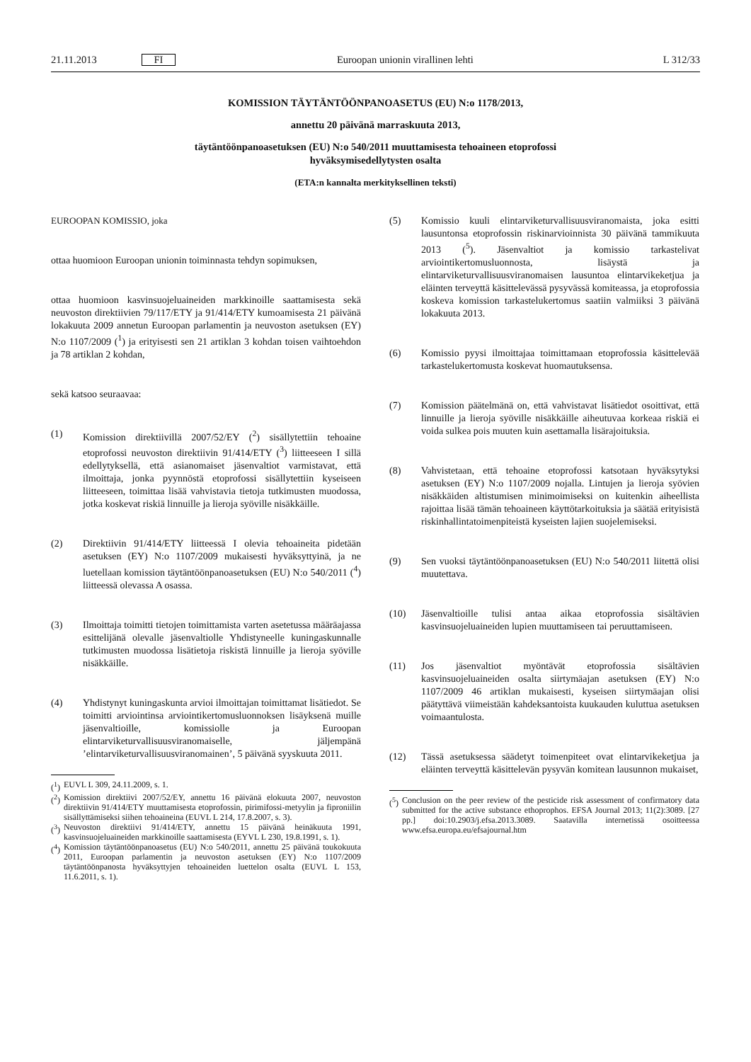21.11.2013 FI Euroopan unionin virallinen lehti L 312/33
KOMISSION TÄYTÄNTÖÖNPANOASETUS (EU) N:o 1178/2013,
annettu 20 päivänä marraskuuta 2013,
täytäntöönpanoasetuksen (EU) N:o 540/2011 muuttamisesta tehoaineen etoprofossi
hyväksymisedellytysten osalta
(ETA:n kannalta merkityksellinen teksti)
EUROOPAN KOMISSIO, joka
ottaa huomioon Euroopan unionin toiminnasta tehdyn sopimuksen,
ottaa huomioon kasvinsuojeluaineiden markkinoille saattamisesta sekä neuvoston direktiivien 79/117/ETY ja 91/414/ETY kumoamisesta 21 päivänä lokakuuta 2009 annetun Euroopan parlamentin ja neuvoston asetuksen (EY) N:o 1107/2009 (<sup>1</sup>) ja erityisesti sen 21 artiklan 3 kohdan toisen vaihtoehdon ja 78 artiklan 2 kohdan,
sekä katsoo seuraavaa:
(1) Komission direktiivillä 2007/52/EY (<sup>2</sup>) sisällytettiin tehoaine etoprofossi neuvoston direktiivin 91/414/ETY (<sup>3</sup>) liitteeseen I sillä edellytyksellä, että asianomaiset jäsenvaltiot varmistavat, että ilmoittaja, jonka pyynnöstä etoprofossi sisällytettiin kyseiseen liitteeseen, toimittaa lisää vahvistavia tietoja tutkimusten muodossa, jotka koskevat riskiä linnuille ja lieroja syöville nisäkkäille.
(2) Direktiivin 91/414/ETY liitteessä I olevia tehoaineita pidetään asetuksen (EY) N:o 1107/2009 mukaisesti hyväksyttyinä, ja ne luetellaan komission täytäntöönpanoasetuksen (EU) N:o 540/2011 (<sup>4</sup>) liitteessä olevassa A osassa.
(3) Ilmoittaja toimitti tietojen toimittamista varten asetetussa määräajassa esittelijänä olevalle jäsenvaltiolle Yhdistyneelle kuningaskunnalle tutkimusten muodossa lisätietoja riskistä linnuille ja lieroja syöville nisäkkäille.
(4) Yhdistynyt kuningaskunta arvioi ilmoittajan toimittamat lisätiedot. Se toimitti arviointinsa arviointikertomusluonnoksen lisäyksenä muille jäsenvaltioille, komissiolle ja Euroopan elintarviketurvallisuusviranomaiselle, jäljempänä ’elintarviketurvallisuusviranomainen’, 5 päivänä syyskuuta 2011.
(<sup>1</sup>) EUVL L 309, 24.11.2009, s. 1.
(<sup>2</sup>) Komission direktiivi 2007/52/EY, annettu 16 päivänä elokuuta 2007, neuvoston direktiivin 91/414/ETY muuttamisesta etoprofossin, pirimifossi-metyylin ja fiproniilin sisällyttämiseksi siihen tehoaineina (EUVL L 214, 17.8.2007, s. 3).
(<sup>3</sup>) Neuvoston direktiivi 91/414/ETY, annettu 15 päivänä heinäkuuta 1991, kasvinsuojeluaineiden markkinoille saattamisesta (EYVL L 230, 19.8.1991, s. 1).
(<sup>4</sup>) Komission täytäntöönpanoasetus (EU) N:o 540/2011, annettu 25 päivänä toukokuuta 2011, Euroopan parlamentin ja neuvoston asetuksen (EY) N:o 1107/2009 täytäntöönpanosta hyväksyttyjen tehoaineiden luettelon osalta (EUVL L 153, 11.6.2011, s. 1).
(5) Komissio kuuli elintarviketurvallisuusviranomaista, joka esitti lausuntonsa etoprofossin riskinarvioinnista 30 päivänä tammikuuta 2013 (<sup>5</sup>). Jäsenvaltiot ja komissio tarkastelivat arviointikertomusluonnosta, lisäystä ja elintarviketurvallisuusviranomaisen lausuntoa elintarvikeketjua ja eläinten terveyttä käsittelevässä pysyvässä komiteassa, ja etoprofossia koskeva komission tarkastelukertomus saatiin valmiiksi 3 päivänä lokakuuta 2013.
(6) Komissio pyysi ilmoittajaa toimittamaan etoprofossia käsittelevää tarkastelukertomusta koskevat huomautuksensa.
(7) Komission päätelmänä on, että vahvistavat lisätiedot osoittivat, että linnuille ja lieroja syöville nisäkkäille aiheutuvaa korkeaa riskiä ei voida sulkea pois muuten kuin asettamalla lisärajoituksia.
(8) Vahvistetaan, että tehoaine etoprofossi katsotaan hyväksytyksi asetuksen (EY) N:o 1107/2009 nojalla. Lintujen ja lieroja syövien nisäkkäiden altistumisen minimoimiseksi on kuitenkin aiheellista rajoittaa lisää tämän tehoaineen käyttötarkoituksia ja säätää erityisistä riskinhallintatoimenpiteistä kyseisten lajien suojelemiseksi.
(9) Sen vuoksi täytäntöönpanoasetuksen (EU) N:o 540/2011 liitettä olisi muutettava.
(10) Jäsenvaltioille tulisi antaa aikaa etoprofossia sisältävien kasvinsuojeluaineiden lupien muuttamiseen tai peruuttamiseen.
(11) Jos jäsenvaltiot myöntävät etoprofossia sisältävien kasvinsuojeluaineiden osalta siirtymäajan asetuksen (EY) N:o 1107/2009 46 artiklan mukaisesti, kyseisen siirtymäajan olisi päätyttävä viimeistään kahdeksantoista kuukauden kuluttua asetuksen voimaantulosta.
(12) Tässä asetuksessa säädetyt toimenpiteet ovat elintarvikeketjua ja eläinten terveyttä käsittelevän pysyvän komitean lausunnon mukaiset,
(<sup>5</sup>) Conclusion on the peer review of the pesticide risk assessment of confirmatory data submitted for the active substance ethoprophos. EFSA Journal 2013; 11(2):3089. [27 pp.] doi:10.2903/j.efsa.2013.3089. Saatavilla internetissä osoitteessa www.efsa.europa.eu/efsajournal.htm